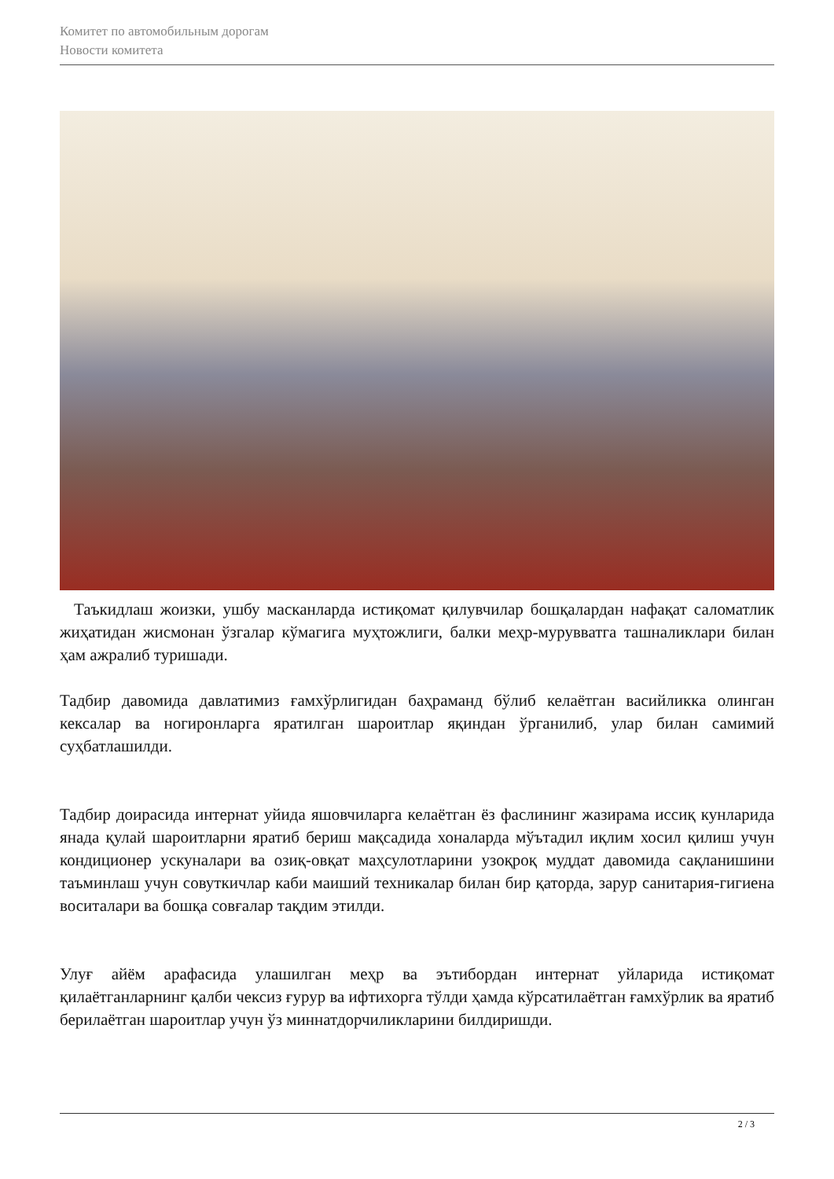Комитет по автомобильным дорогам
Новости комитета
Таъкидлаш жоизки, ушбу масканларда истиқомат қилувчилар бошқалардан нафақат саломатлик жиҳатидан жисмонан ўзгалар кўмагига муҳтожлиги, балки меҳр-мурувватга ташналиклари билан ҳам ажралиб туришади.
Тадбир давомида давлатимиз ғамхўрлигидан баҳраманд бўлиб келаётган васийликка олинган кексалар ва ногиронларга яратилган шароитлар яқиндан ўрганилиб, улар билан самимий суҳбатлашилди.
Тадбир доирасида интернат уйида яшовчиларга келаётган ёз фаслининг жазирама иссиқ кунларида янада қулай шароитларни яратиб бериш мақсадида хоналарда мўътадил иқлим хосил қилиш учун кондиционер ускуналари ва озиқ-овқат маҳсулотларини узоқроқ муддат давомида сақланишини таъминлаш учун совуткичлар каби маиший техникалар билан бир қаторда, зарур санитария-гигиена воситалари ва бошқа совғалар тақдим этилди.
Улуғ айём арафасида улашилган меҳр ва эътибордан интернат уйларида истиқомат қилаётганларнинг қалби чексиз ғурур ва ифтихорга тўлди ҳамда кўрсатилаётган ғамхўрлик ва яратиб берилаётган шароитлар учун ўз миннатдорчиликларини билдиришди.
2 / 3